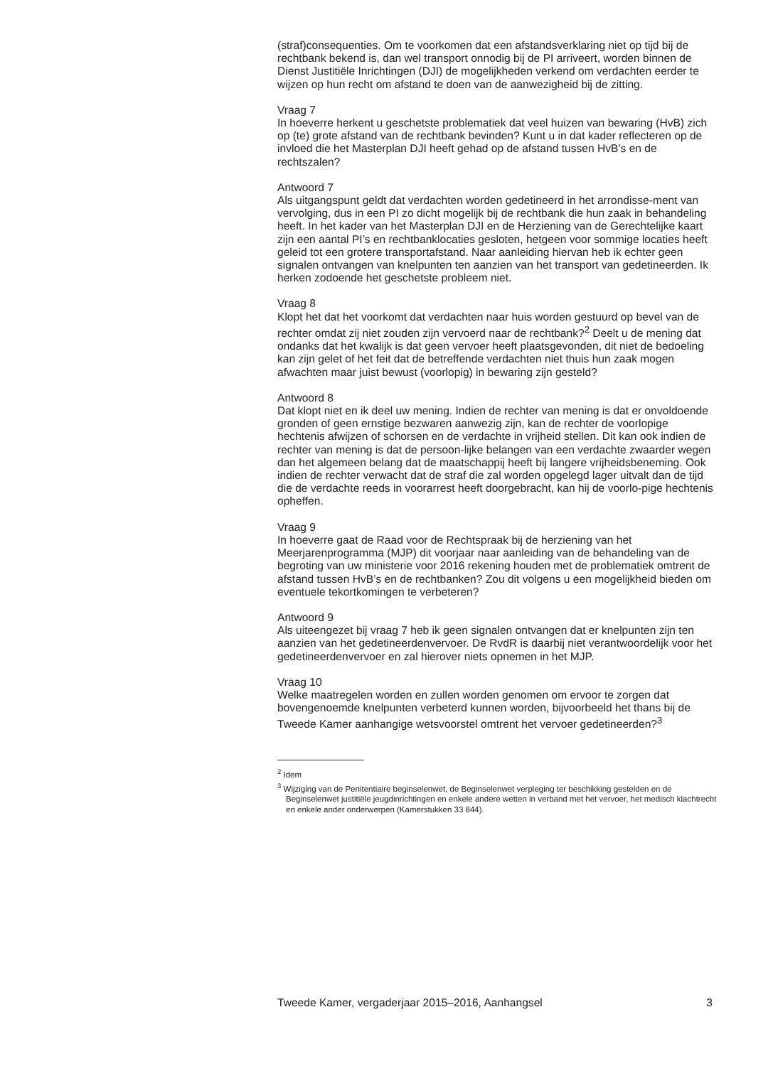(straf)consequenties. Om te voorkomen dat een afstandsverklaring niet op tijd bij de rechtbank bekend is, dan wel transport onnodig bij de PI arriveert, worden binnen de Dienst Justitiële Inrichtingen (DJI) de mogelijkheden verkend om verdachten eerder te wijzen op hun recht om afstand te doen van de aanwezigheid bij de zitting.
Vraag 7
In hoeverre herkent u geschetste problematiek dat veel huizen van bewaring (HvB) zich op (te) grote afstand van de rechtbank bevinden? Kunt u in dat kader reflecteren op de invloed die het Masterplan DJI heeft gehad op de afstand tussen HvB’s en de rechtszalen?
Antwoord 7
Als uitgangspunt geldt dat verdachten worden gedetineerd in het arrondisse-ment van vervolging, dus in een PI zo dicht mogelijk bij de rechtbank die hun zaak in behandeling heeft. In het kader van het Masterplan DJI en de Herziening van de Gerechtelijke kaart zijn een aantal PI’s en rechtbanklocaties gesloten, hetgeen voor sommige locaties heeft geleid tot een grotere transportafstand. Naar aanleiding hiervan heb ik echter geen signalen ontvangen van knelpunten ten aanzien van het transport van gedetineerden. Ik herken zodoende het geschetste probleem niet.
Vraag 8
Klopt het dat het voorkomt dat verdachten naar huis worden gestuurd op bevel van de rechter omdat zij niet zouden zijn vervoerd naar de rechtbank?<sup>2</sup> Deelt u de mening dat ondanks dat het kwalijk is dat geen vervoer heeft plaatsgevonden, dit niet de bedoeling kan zijn gelet of het feit dat de betreffende verdachten niet thuis hun zaak mogen afwachten maar juist bewust (voorlopig) in bewaring zijn gesteld?
Antwoord 8
Dat klopt niet en ik deel uw mening. Indien de rechter van mening is dat er onvoldoende gronden of geen ernstige bezwaren aanwezig zijn, kan de rechter de voorlopige hechtenis afwijzen of schorsen en de verdachte in vrijheid stellen. Dit kan ook indien de rechter van mening is dat de persoon-lijke belangen van een verdachte zwaarder wegen dan het algemeen belang dat de maatschappij heeft bij langere vrijheidsbeneming. Ook indien de rechter verwacht dat de straf die zal worden opgelegd lager uitvalt dan de tijd die de verdachte reeds in voorarrest heeft doorgebracht, kan hij de voorlo-pige hechtenis opheffen.
Vraag 9
In hoeverre gaat de Raad voor de Rechtspraak bij de herziening van het Meerjarenprogramma (MJP) dit voorjaar naar aanleiding van de behandeling van de begroting van uw ministerie voor 2016 rekening houden met de problematiek omtrent de afstand tussen HvB’s en de rechtbanken? Zou dit volgens u een mogelijkheid bieden om eventuele tekortkomingen te verbeteren?
Antwoord 9
Als uiteengezet bij vraag 7 heb ik geen signalen ontvangen dat er knelpunten zijn ten aanzien van het gedetineerdenvervoer. De RvdR is daarbij niet verantwoordelijk voor het gedetineerdenvervoer en zal hierover niets opnemen in het MJP.
Vraag 10
Welke maatregelen worden en zullen worden genomen om ervoor te zorgen dat bovengenoemde knelpunten verbeterd kunnen worden, bijvoorbeeld het thans bij de Tweede Kamer aanhangige wetsvoorstel omtrent het vervoer gedetineerden?<sup>3</sup>
<sup>2</sup> Idem
<sup>3</sup> Wijziging van de Penitentiaire beginselenwet, de Beginselenwet verpleging ter beschikking gestelden en de Beginselenwet justitiële jeugdinrichtingen en enkele andere wetten in verband met het vervoer, het medisch klachtrecht en enkele ander onderwerpen (Kamerstukken 33 844).
Tweede Kamer, vergaderjaar 2015–2016, Aanhangsel 3